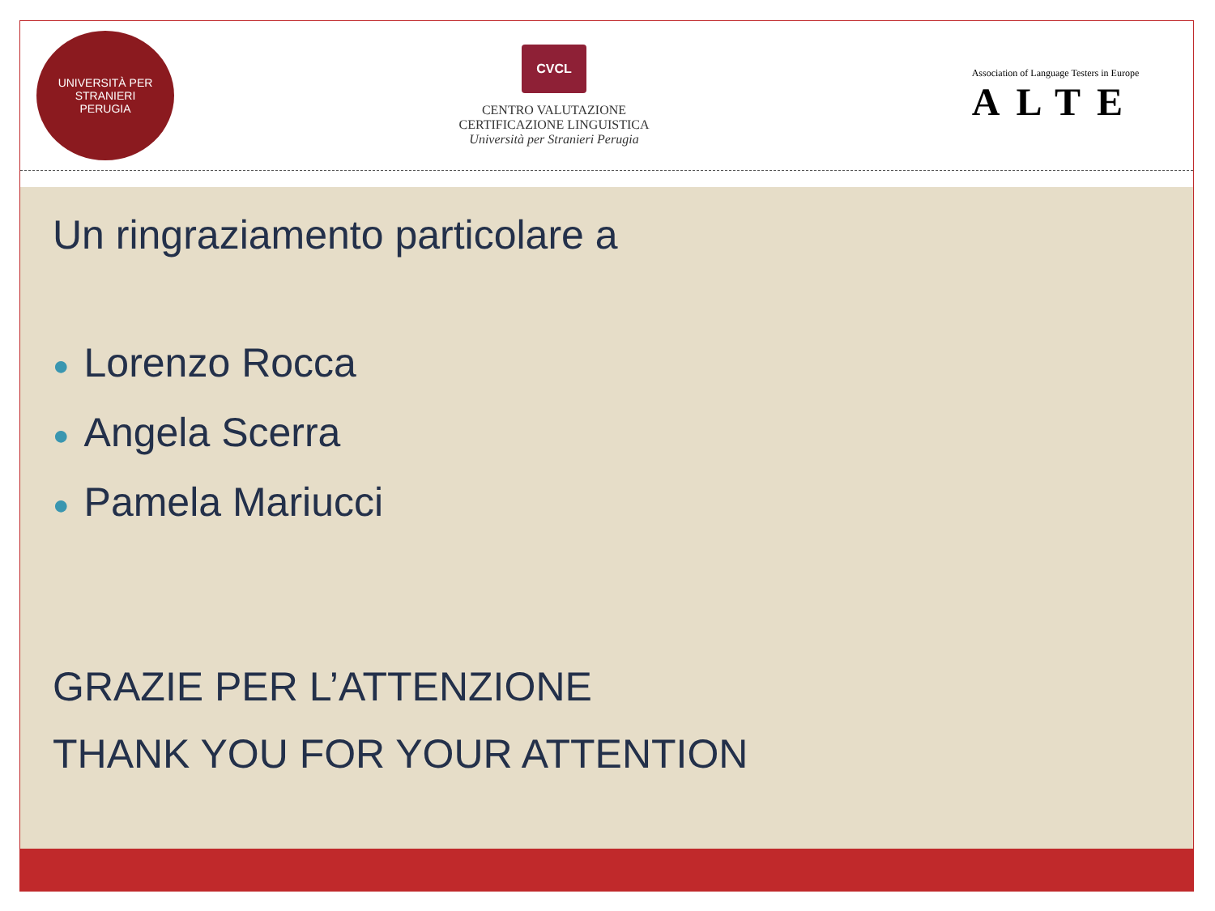UNIVERSITÀ PER STRANIERI
PERUGIA
CVCL
CENTRO VALUTAZIONE
CERTIFICAZIONE LINGUISTICA
Università per Stranieri Perugia
Association of Language Testers in Europe
ALTE
Un ringraziamento particolare a
● Lorenzo Rocca
● Angela Scerra
● Pamela Mariucci
GRAZIE PER L’ATTENZIONE
THANK YOU FOR YOUR ATTENTION